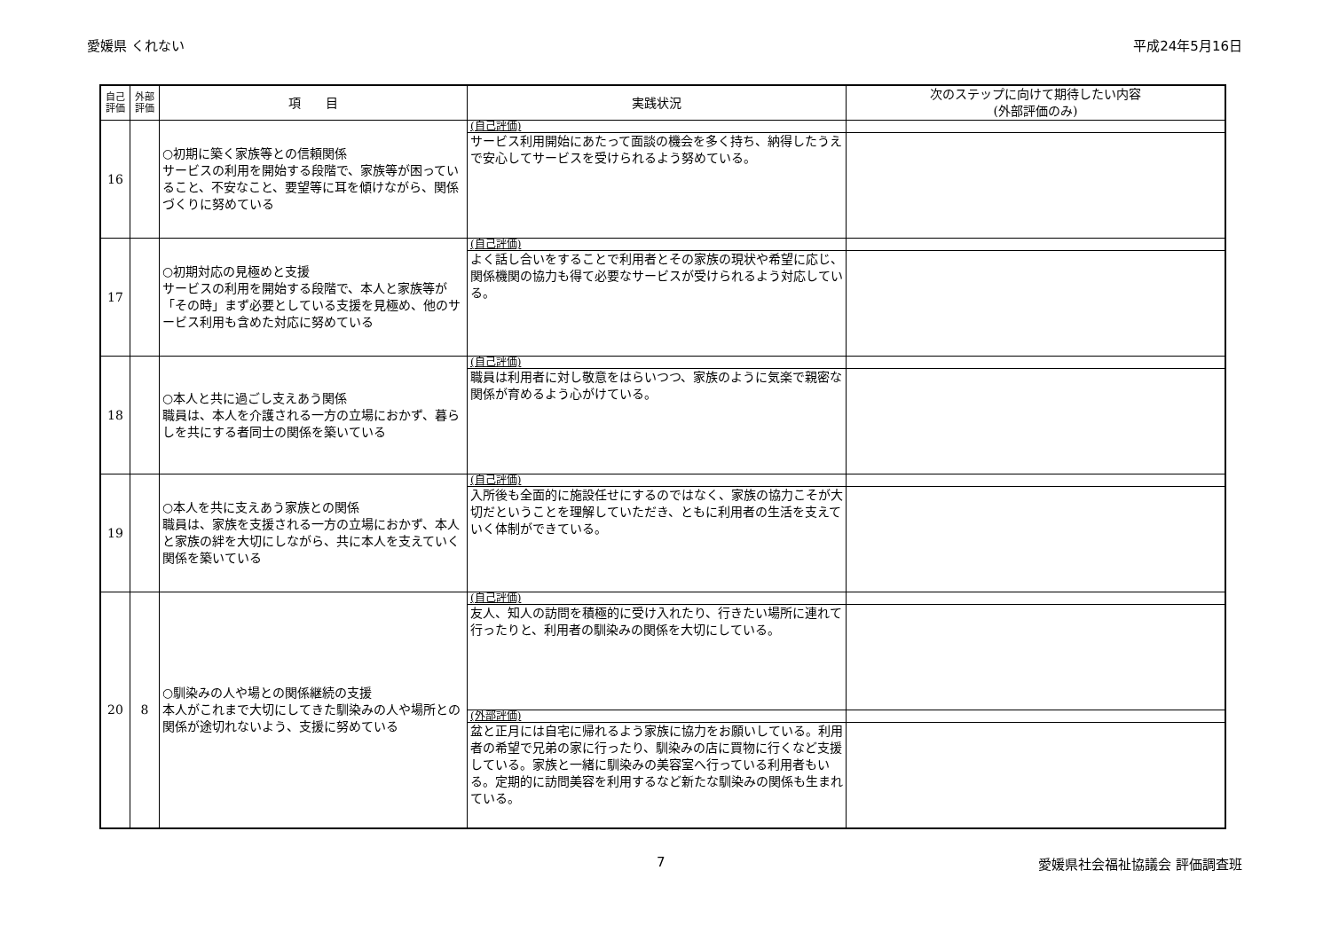愛媛県 くれない 平成24年5月16日
| 自己 評価 | 外部 評価 | 項 目 | 実践状況 | 次のステップに向けて期待したい内容 (外部評価のみ) |
| --- | --- | --- | --- | --- |
| 16 | | ○初期に築く家族等との信頼関係 サービスの利用を開始する段階で、家族等が困っていること、不安なこと、要望等に耳を傾けながら、関係づくりに努めている | (自己評価) | |
| | | | サービス利用開始にあたって面談の機会を多く持ち、納得したうえで安心してサービスを受けられるよう努めている。 | |
| 17 | | ○初期対応の見極めと支援 サービスの利用を開始する段階で、本人と家族等が「その時」まず必要としている支援を見極め、他のサービス利用も含めた対応に努めている | (自己評価) | |
| | | | よく話し合いをすることで利用者とその家族の現状や希望に応じ、関係機関の協力も得て必要なサービスが受けられるよう対応している。 | |
| 18 | | ○本人と共に過ごし支えあう関係 職員は、本人を介護される一方の立場におかず、暮らしを共にする者同士の関係を築いている | (自己評価) | |
| | | | 職員は利用者に対し敬意をはらいつつ、家族のように気楽で親密な関係が育めるよう心がけている。 | |
| 19 | | ○本人を共に支えあう家族との関係 職員は、家族を支援される一方の立場におかず、本人と家族の絆を大切にしながら、共に本人を支えていく関係を築いている | (自己評価) | |
| | | | 入所後も全面的に施設任せにするのではなく、家族の協力こそが大切だということを理解していただき、ともに利用者の生活を支えていく体制ができている。 | |
| 20 | 8 | ○馴染みの人や場との関係継続の支援 本人がこれまで大切にしてきた馴染みの人や場所との関係が途切れないよう、支援に努めている | (自己評価) | |
| | | | 友人、知人の訪問を積極的に受け入れたり、行きたい場所に連れて行ったりと、利用者の馴染みの関係を大切にしている。 | |
| | | | (外部評価) | |
| | | | 盆と正月には自宅に帰れるよう家族に協力をお願いしている。利用者の希望で兄弟の家に行ったり、馴染みの店に買物に行くなど支援している。家族と一緒に馴染みの美容室へ行っている利用者もいる。定期的に訪問美容を利用するなど新たな馴染みの関係も生まれている。 | |
7 愛媛県社会福祉協議会 評価調査班